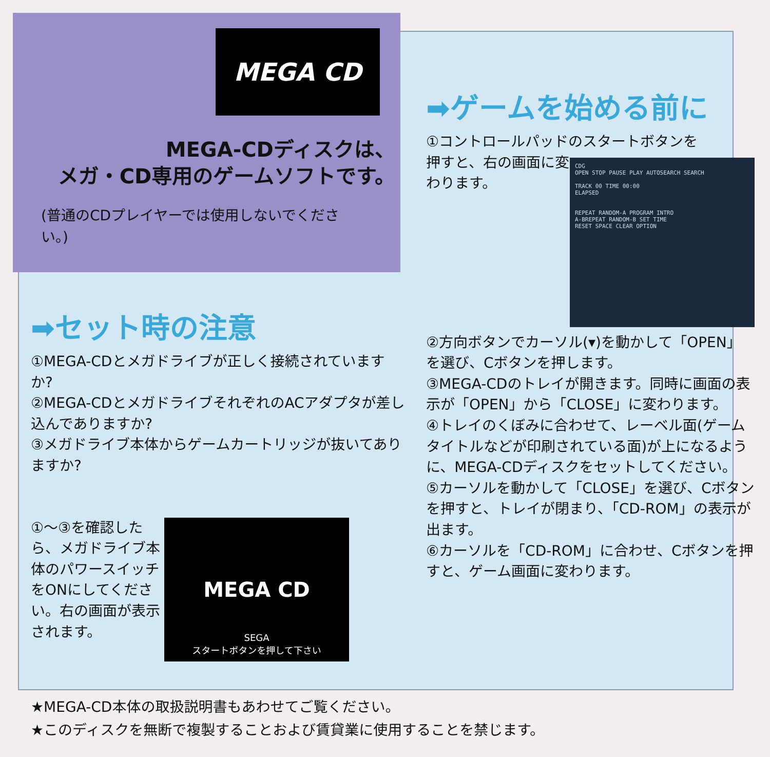MEGA CD
MEGA-CDディスクは、
メガ・CD専用のゲームソフトです。
(普通のCDプレイヤーでは使用しないでください。)
➡セット時の注意
①MEGA-CDとメガドライブが正しく接続されていますか?
②MEGA-CDとメガドライブそれぞれのACアダプタが差し込んでありますか?
③メガドライブ本体からゲームカートリッジが抜いてありますか?
MEGA CD
SEGA
スタートボタンを押して下さい
①〜③を確認したら、メガドライブ本体のパワースイッチをONにしてください。右の画面が表示されます。
➡ゲームを始める前に
①コントロールパッドのスタートボタンを
CDG
OPEN STOP PAUSE PLAY AUTOSEARCH SEARCH
TRACK 00 TIME 00:00
ELAPSED
REPEAT RANDOM-A PROGRAM INTRO
A-BREPEAT RANDOM-B SET TIME
RESET SPACE CLEAR OPTION
押すと、右の画面に変わります。
②方向ボタンでカーソル(▾)を動かして「OPEN」を選び、Cボタンを押します。
③MEGA-CDのトレイが開きます。同時に画面の表示が「OPEN」から「CLOSE」に変わります。
④トレイのくぼみに合わせて、レーベル面(ゲームタイトルなどが印刷されている面)が上になるように、MEGA-CDディスクをセットしてください。
⑤カーソルを動かして「CLOSE」を選び、Cボタンを押すと、トレイが閉まり、「CD-ROM」の表示が出ます。
⑥カーソルを「CD-ROM」に合わせ、Cボタンを押すと、ゲーム画面に変わります。
★MEGA-CD本体の取扱説明書もあわせてご覧ください。
★このディスクを無断で複製することおよび賃貸業に使用することを禁じます。